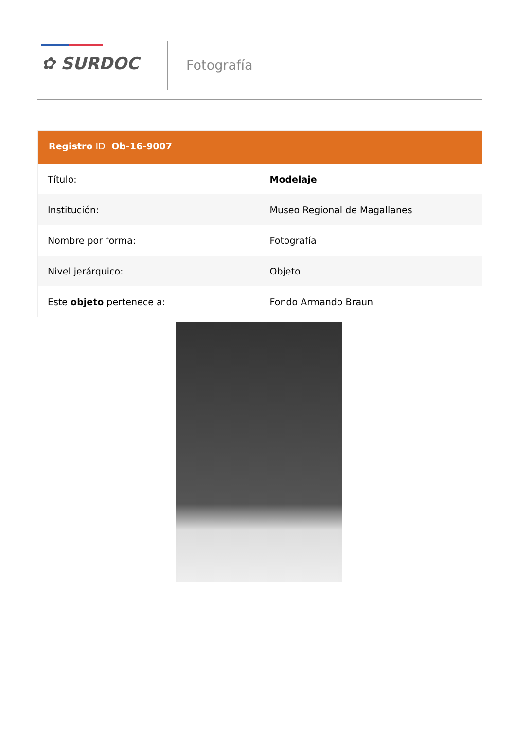✿ SURDOC Fotografía
Registro ID: Ob-16-9007
| Título: | Modelaje |
| Institución: | Museo Regional de Magallanes |
| Nombre por forma: | Fotografía |
| Nivel jerárquico: | Objeto |
| Este objeto pertenece a: | Fondo Armando Braun |